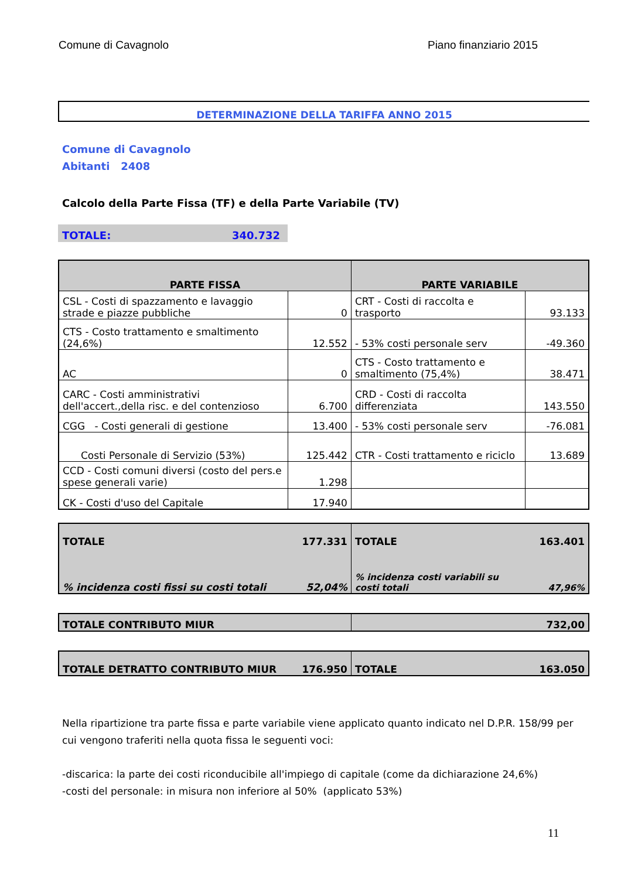Comune di Cavagnolo Piano finanziario 2015
DETERMINAZIONE DELLA TARIFFA ANNO 2015
Comune di Cavagnolo
Abitanti 2408
Calcolo della Parte Fissa (TF) e della Parte Variabile (TV)
TOTALE: 340.732
| PARTE FISSA | | PARTE VARIABILE | |
| --- | --- | --- | --- |
| CSL - Costi di spazzamento e lavaggio strade e piazze pubbliche | 0 | CRT - Costi di raccolta e trasporto | 93.133 |
| CTS - Costo trattamento e smaltimento (24,6%) | 12.552 | - 53% costi personale serv | -49.360 |
| AC | 0 | CTS - Costo trattamento e smaltimento (75,4%) | 38.471 |
| CARC - Costi amministrativi dell'accert.,della risc. e del contenzioso | 6.700 | CRD - Costi di raccolta differenziata | 143.550 |
| CGG - Costi generali di gestione | 13.400 | - 53% costi personale serv | -76.081 |
| Costi Personale di Servizio (53%) | 125.442 | CTR - Costi trattamento e riciclo | 13.689 |
| CCD - Costi comuni diversi (costo del pers.e spese generali varie) | 1.298 | | |
| CK - Costi d'uso del Capitale | 17.940 | | |
| TOTALE | 177.331 | TOTALE | 163.401 |
| % incidenza costi fissi su costi totali | 52,04% | % incidenza costi variabili su costi totali | 47,96% |
| TOTALE CONTRIBUTO MIUR | 732,00 |
| TOTALE DETRATTO CONTRIBUTO MIUR | 176.950 | TOTALE | 163.050 |
Nella ripartizione tra parte fissa e parte variabile viene applicato quanto indicato nel D.P.R. 158/99 per cui vengono traferiti nella quota fissa le seguenti voci:
-discarica: la parte dei costi riconducibile all'impiego di capitale (come da dichiarazione 24,6%)
-costi del personale: in misura non inferiore al 50% (applicato 53%)
11